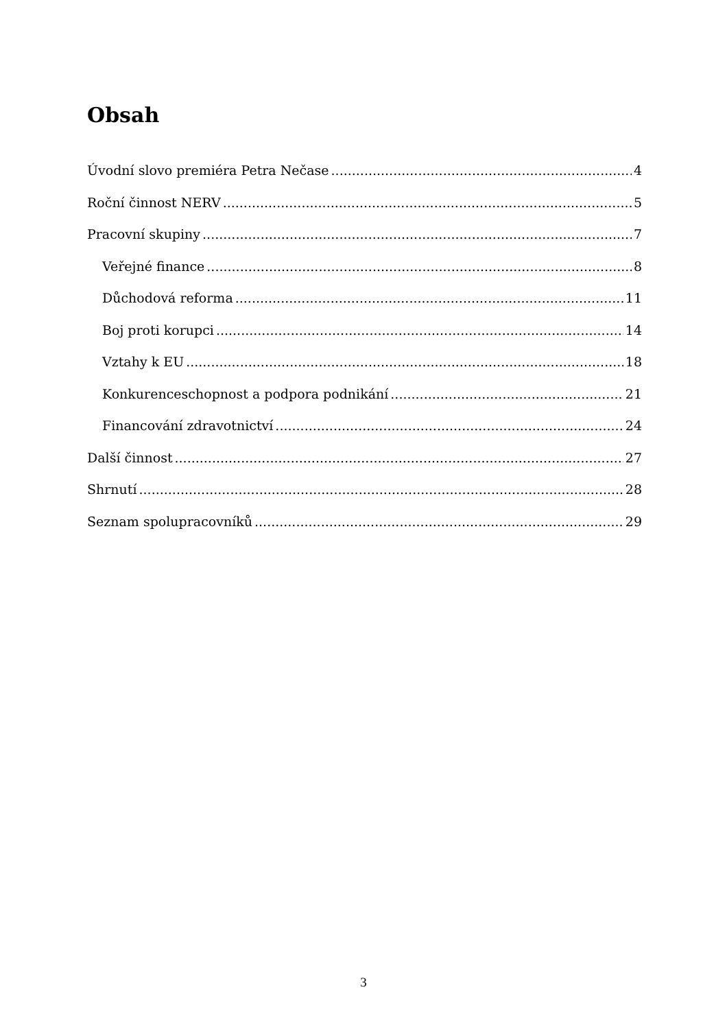Obsah
Úvodní slovo premiéra Petra Nečase 4
Roční činnost NERV 5
Pracovní skupiny 7
Veřejné finance 8
Důchodová reforma 11
Boj proti korupci 14
Vztahy k EU 18
Konkurenceschopnost a podpora podnikání 21
Financování zdravotnictví 24
Další činnost 27
Shrnutí 28
Seznam spolupracovníků 29
3